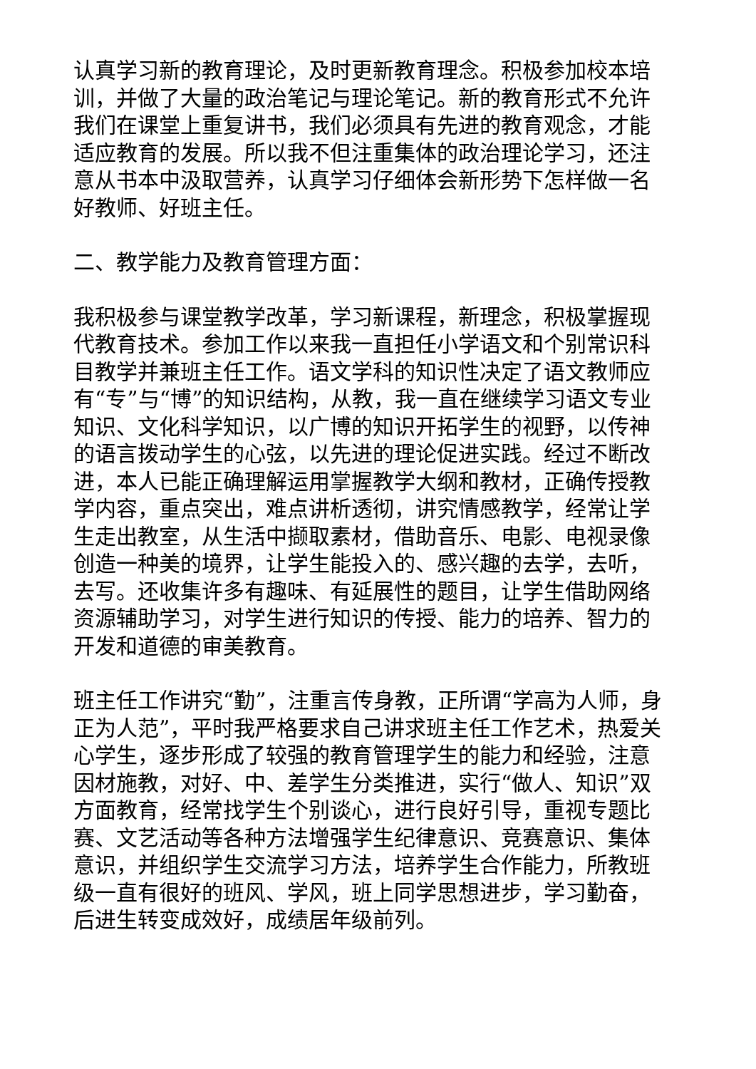认真学习新的教育理论，及时更新教育理念。积极参加校本培训，并做了大量的政治笔记与理论笔记。新的教育形式不允许我们在课堂上重复讲书，我们必须具有先进的教育观念，才能适应教育的发展。所以我不但注重集体的政治理论学习，还注意从书本中汲取营养，认真学习仔细体会新形势下怎样做一名好教师、好班主任。
二、教学能力及教育管理方面：
我积极参与课堂教学改革，学习新课程，新理念，积极掌握现代教育技术。参加工作以来我一直担任小学语文和个别常识科目教学并兼班主任工作。语文学科的知识性决定了语文教师应有“专”与“博”的知识结构，从教，我一直在继续学习语文专业知识、文化科学知识，以广博的知识开拓学生的视野，以传神的语言拨动学生的心弦，以先进的理论促进实践。经过不断改进，本人已能正确理解运用掌握教学大纲和教材，正确传授教学内容，重点突出，难点讲析透彻，讲究情感教学，经常让学生走出教室，从生活中撷取素材，借助音乐、电影、电视录像创造一种美的境界，让学生能投入的、感兴趣的去学，去听，去写。还收集许多有趣味、有延展性的题目，让学生借助网络资源辅助学习，对学生进行知识的传授、能力的培养、智力的开发和道德的审美教育。
班主任工作讲究“勤”，注重言传身教，正所谓“学高为人师，身正为人范”，平时我严格要求自己讲求班主任工作艺术，热爱关心学生，逐步形成了较强的教育管理学生的能力和经验，注意因材施教，对好、中、差学生分类推进，实行“做人、知识”双方面教育，经常找学生个别谈心，进行良好引导，重视专题比赛、文艺活动等各种方法增强学生纪律意识、竞赛意识、集体意识，并组织学生交流学习方法，培养学生合作能力，所教班级一直有很好的班风、学风，班上同学思想进步，学习勤奋，后进生转变成效好，成绩居年级前列。